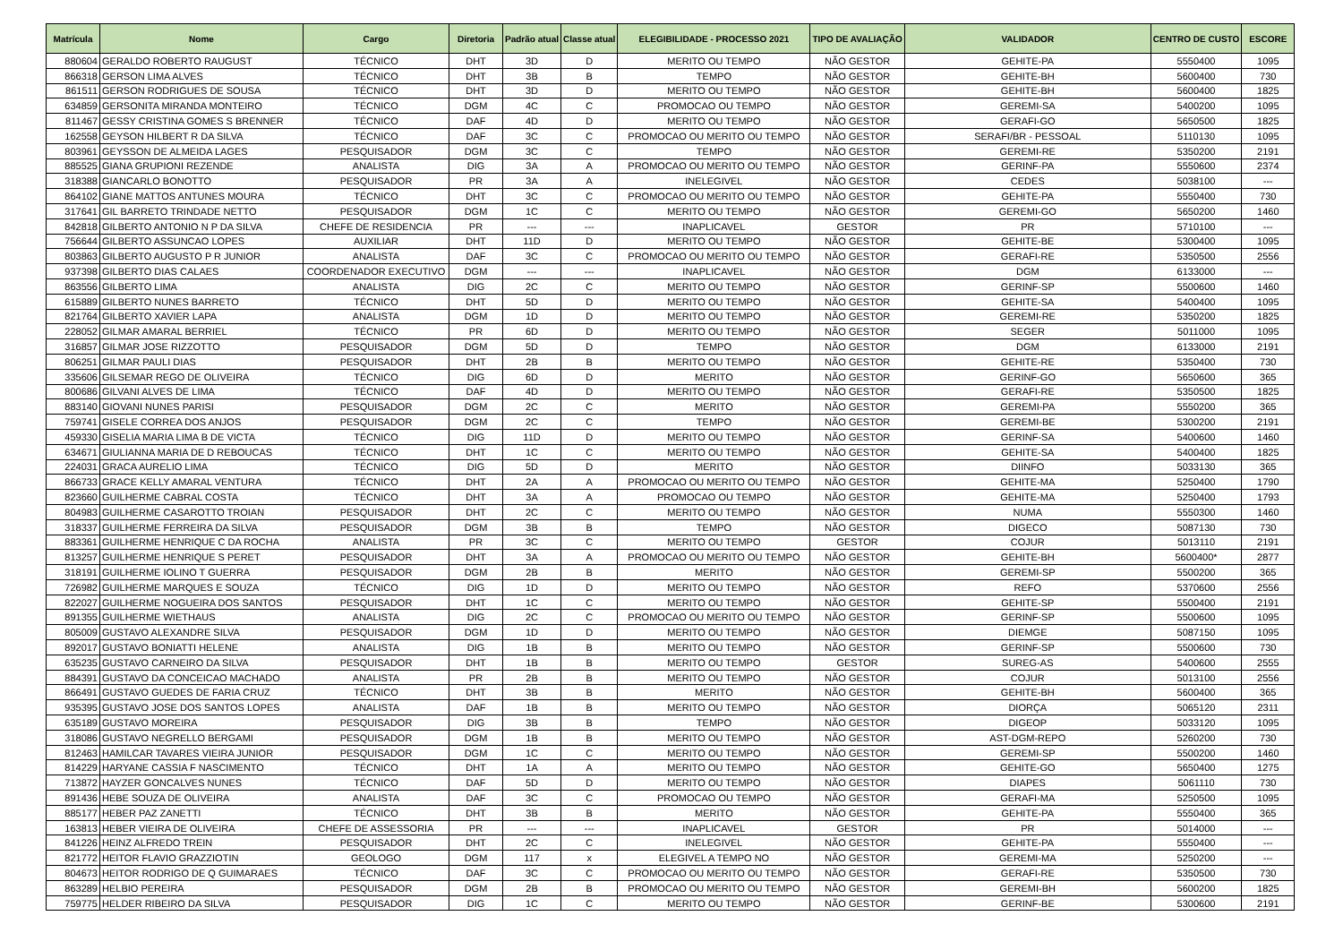| Matrícula | Nome | Cargo | Diretoria | Padrão atual | Classe atual | ELEGIBILIDADE - PROCESSO 2021 | TIPO DE AVALIAÇÃO | VALIDADOR | CENTRO DE CUSTO | ESCORE |
| --- | --- | --- | --- | --- | --- | --- | --- | --- | --- | --- |
| 880604 | GERALDO ROBERTO RAUGUST | TÉCNICO | DHT | 3D | D | MERITO OU TEMPO | NÃO GESTOR | GEHITE-PA | 5550400 | 1095 |
| 866318 | GERSON LIMA ALVES | TÉCNICO | DHT | 3B | B | TEMPO | NÃO GESTOR | GEHITE-BH | 5600400 | 730 |
| 861511 | GERSON RODRIGUES DE SOUSA | TÉCNICO | DHT | 3D | D | MERITO OU TEMPO | NÃO GESTOR | GEHITE-BH | 5600400 | 1825 |
| 634859 | GERSONITA MIRANDA MONTEIRO | TÉCNICO | DGM | 4C | C | PROMOCAO OU TEMPO | NÃO GESTOR | GEREMI-SA | 5400200 | 1095 |
| 811467 | GESSY CRISTINA GOMES S BRENNER | TÉCNICO | DAF | 4D | D | MERITO OU TEMPO | NÃO GESTOR | GERAFI-GO | 5650500 | 1825 |
| 162558 | GEYSON HILBERT R DA SILVA | TÉCNICO | DAF | 3C | C | PROMOCAO OU MERITO OU TEMPO | NÃO GESTOR | SERAFI/BR - PESSOAL | 5110130 | 1095 |
| 803961 | GEYSSON DE ALMEIDA LAGES | PESQUISADOR | DGM | 3C | C | TEMPO | NÃO GESTOR | GEREMI-RE | 5350200 | 2191 |
| 885525 | GIANA GRUPIONI REZENDE | ANALISTA | DIG | 3A | A | PROMOCAO OU MERITO OU TEMPO | NÃO GESTOR | GERINF-PA | 5550600 | 2374 |
| 318388 | GIANCARLO BONOTTO | PESQUISADOR | PR | 3A | A | INELEGIVEL | NÃO GESTOR | CEDES | 5038100 | --- |
| 864102 | GIANE MATTOS ANTUNES MOURA | TÉCNICO | DHT | 3C | C | PROMOCAO OU MERITO OU TEMPO | NÃO GESTOR | GEHITE-PA | 5550400 | 730 |
| 317641 | GIL BARRETO TRINDADE NETTO | PESQUISADOR | DGM | 1C | C | MERITO OU TEMPO | NÃO GESTOR | GEREMI-GO | 5650200 | 1460 |
| 842818 | GILBERTO ANTONIO N P DA SILVA | CHEFE DE RESIDENCIA | PR | --- | --- | INAPLICAVEL | GESTOR | PR | 5710100 | --- |
| 756644 | GILBERTO ASSUNCAO LOPES | AUXILIAR | DHT | 11D | D | MERITO OU TEMPO | NÃO GESTOR | GEHITE-BE | 5300400 | 1095 |
| 803863 | GILBERTO AUGUSTO P R JUNIOR | ANALISTA | DAF | 3C | C | PROMOCAO OU MERITO OU TEMPO | NÃO GESTOR | GERAFI-RE | 5350500 | 2556 |
| 937398 | GILBERTO DIAS CALAES | COORDENADOR EXECUTIVO | DGM | --- | --- | INAPLICAVEL | NÃO GESTOR | DGM | 6133000 | --- |
| 863556 | GILBERTO LIMA | ANALISTA | DIG | 2C | C | MERITO OU TEMPO | NÃO GESTOR | GERINF-SP | 5500600 | 1460 |
| 615889 | GILBERTO NUNES BARRETO | TÉCNICO | DHT | 5D | D | MERITO OU TEMPO | NÃO GESTOR | GEHITE-SA | 5400400 | 1095 |
| 821764 | GILBERTO XAVIER LAPA | ANALISTA | DGM | 1D | D | MERITO OU TEMPO | NÃO GESTOR | GEREMI-RE | 5350200 | 1825 |
| 228052 | GILMAR AMARAL BERRIEL | TÉCNICO | PR | 6D | D | MERITO OU TEMPO | NÃO GESTOR | SEGER | 5011000 | 1095 |
| 316857 | GILMAR JOSE RIZZOTTO | PESQUISADOR | DGM | 5D | D | TEMPO | NÃO GESTOR | DGM | 6133000 | 2191 |
| 806251 | GILMAR PAULI DIAS | PESQUISADOR | DHT | 2B | B | MERITO OU TEMPO | NÃO GESTOR | GEHITE-RE | 5350400 | 730 |
| 335606 | GILSEMAR REGO DE OLIVEIRA | TÉCNICO | DIG | 6D | D | MERITO | NÃO GESTOR | GERINF-GO | 5650600 | 365 |
| 800686 | GILVANI ALVES DE LIMA | TÉCNICO | DAF | 4D | D | MERITO OU TEMPO | NÃO GESTOR | GERAFI-RE | 5350500 | 1825 |
| 883140 | GIOVANI NUNES PARISI | PESQUISADOR | DGM | 2C | C | MERITO | NÃO GESTOR | GEREMI-PA | 5550200 | 365 |
| 759741 | GISELE CORREA DOS ANJOS | PESQUISADOR | DGM | 2C | C | TEMPO | NÃO GESTOR | GEREMI-BE | 5300200 | 2191 |
| 459330 | GISELIA MARIA LIMA B DE VICTA | TÉCNICO | DIG | 11D | D | MERITO OU TEMPO | NÃO GESTOR | GERINF-SA | 5400600 | 1460 |
| 634671 | GIULIANNA MARIA DE D REBOUCAS | TÉCNICO | DHT | 1C | C | MERITO OU TEMPO | NÃO GESTOR | GEHITE-SA | 5400400 | 1825 |
| 224031 | GRACA AURELIO LIMA | TÉCNICO | DIG | 5D | D | MERITO | NÃO GESTOR | DIINFO | 5033130 | 365 |
| 866733 | GRACE KELLY AMARAL VENTURA | TÉCNICO | DHT | 2A | A | PROMOCAO OU MERITO OU TEMPO | NÃO GESTOR | GEHITE-MA | 5250400 | 1790 |
| 823660 | GUILHERME CABRAL COSTA | TÉCNICO | DHT | 3A | A | PROMOCAO OU TEMPO | NÃO GESTOR | GEHITE-MA | 5250400 | 1793 |
| 804983 | GUILHERME CASAROTTO TROIAN | PESQUISADOR | DHT | 2C | C | MERITO OU TEMPO | NÃO GESTOR | NUMA | 5550300 | 1460 |
| 318337 | GUILHERME FERREIRA DA SILVA | PESQUISADOR | DGM | 3B | B | TEMPO | NÃO GESTOR | DIGECO | 5087130 | 730 |
| 883361 | GUILHERME HENRIQUE C DA ROCHA | ANALISTA | PR | 3C | C | MERITO OU TEMPO | GESTOR | COJUR | 5013110 | 2191 |
| 813257 | GUILHERME HENRIQUE S PERET | PESQUISADOR | DHT | 3A | A | PROMOCAO OU MERITO OU TEMPO | NÃO GESTOR | GEHITE-BH | 5600400* | 2877 |
| 318191 | GUILHERME IOLINO T GUERRA | PESQUISADOR | DGM | 2B | B | MERITO | NÃO GESTOR | GEREMI-SP | 5500200 | 365 |
| 726982 | GUILHERME MARQUES E SOUZA | TÉCNICO | DIG | 1D | D | MERITO OU TEMPO | NÃO GESTOR | REFO | 5370600 | 2556 |
| 822027 | GUILHERME NOGUEIRA DOS SANTOS | PESQUISADOR | DHT | 1C | C | MERITO OU TEMPO | NÃO GESTOR | GEHITE-SP | 5500400 | 2191 |
| 891355 | GUILHERME WIETHAUS | ANALISTA | DIG | 2C | C | PROMOCAO OU MERITO OU TEMPO | NÃO GESTOR | GERINF-SP | 5500600 | 1095 |
| 805009 | GUSTAVO ALEXANDRE SILVA | PESQUISADOR | DGM | 1D | D | MERITO OU TEMPO | NÃO GESTOR | DIEMGE | 5087150 | 1095 |
| 892017 | GUSTAVO BONIATTI HELENE | ANALISTA | DIG | 1B | B | MERITO OU TEMPO | NÃO GESTOR | GERINF-SP | 5500600 | 730 |
| 635235 | GUSTAVO CARNEIRO DA SILVA | PESQUISADOR | DHT | 1B | B | MERITO OU TEMPO | GESTOR | SUREG-AS | 5400600 | 2555 |
| 884391 | GUSTAVO DA CONCEICAO MACHADO | ANALISTA | PR | 2B | B | MERITO OU TEMPO | NÃO GESTOR | COJUR | 5013100 | 2556 |
| 866491 | GUSTAVO GUEDES DE FARIA CRUZ | TÉCNICO | DHT | 3B | B | MERITO | NÃO GESTOR | GEHITE-BH | 5600400 | 365 |
| 935395 | GUSTAVO JOSE DOS SANTOS LOPES | ANALISTA | DAF | 1B | B | MERITO OU TEMPO | NÃO GESTOR | DIORÇA | 5065120 | 2311 |
| 635189 | GUSTAVO MOREIRA | PESQUISADOR | DIG | 3B | B | TEMPO | NÃO GESTOR | DIGEOP | 5033120 | 1095 |
| 318086 | GUSTAVO NEGRELLO BERGAMI | PESQUISADOR | DGM | 1B | B | MERITO OU TEMPO | NÃO GESTOR | AST-DGM-REPO | 5260200 | 730 |
| 812463 | HAMILCAR TAVARES VIEIRA JUNIOR | PESQUISADOR | DGM | 1C | C | MERITO OU TEMPO | NÃO GESTOR | GEREMI-SP | 5500200 | 1460 |
| 814229 | HARYANE CASSIA F NASCIMENTO | TÉCNICO | DHT | 1A | A | MERITO OU TEMPO | NÃO GESTOR | GEHITE-GO | 5650400 | 1275 |
| 713872 | HAYZER GONCALVES NUNES | TÉCNICO | DAF | 5D | D | MERITO OU TEMPO | NÃO GESTOR | DIAPES | 5061110 | 730 |
| 891436 | HEBE SOUZA DE OLIVEIRA | ANALISTA | DAF | 3C | C | PROMOCAO OU TEMPO | NÃO GESTOR | GERAFI-MA | 5250500 | 1095 |
| 885177 | HEBER PAZ ZANETTI | TÉCNICO | DHT | 3B | B | MERITO | NÃO GESTOR | GEHITE-PA | 5550400 | 365 |
| 163813 | HEBER VIEIRA DE OLIVEIRA | CHEFE DE ASSESSORIA | PR | --- | --- | INAPLICAVEL | GESTOR | PR | 5014000 | --- |
| 841226 | HEINZ ALFREDO TREIN | PESQUISADOR | DHT | 2C | C | INELEGIVEL | NÃO GESTOR | GEHITE-PA | 5550400 | --- |
| 821772 | HEITOR FLAVIO GRAZZIOTIN | GEOLOGO | DGM | 117 | x | ELEGIVEL A TEMPO NO | NÃO GESTOR | GEREMI-MA | 5250200 | --- |
| 804673 | HEITOR RODRIGO DE Q GUIMARAES | TÉCNICO | DAF | 3C | C | PROMOCAO OU MERITO OU TEMPO | NÃO GESTOR | GERAFI-RE | 5350500 | 730 |
| 863289 | HELBIO PEREIRA | PESQUISADOR | DGM | 2B | B | PROMOCAO OU MERITO OU TEMPO | NÃO GESTOR | GEREMI-BH | 5600200 | 1825 |
| 759775 | HELDER RIBEIRO DA SILVA | PESQUISADOR | DIG | 1C | C | MERITO OU TEMPO | NÃO GESTOR | GERINF-BE | 5300600 | 2191 |